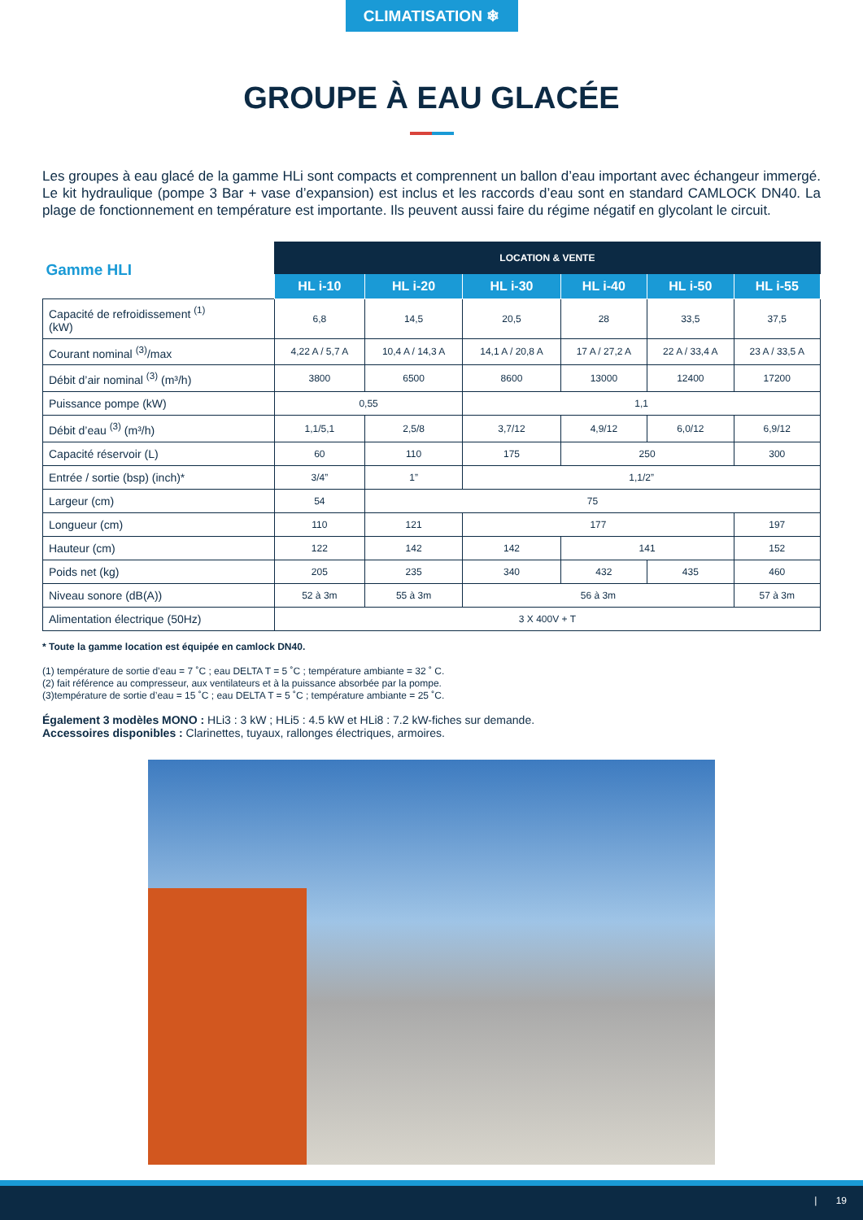CLIMATISATION ❄
GROUPE À EAU GLACÉE
Les groupes à eau glacé de la gamme HLi sont compacts et comprennent un ballon d’eau important avec échangeur immergé. Le kit hydraulique (pompe 3 Bar + vase d’expansion) est inclus et les raccords d’eau sont en standard CAMLOCK DN40. La plage de fonctionnement en température est importante. Ils peuvent aussi faire du régime négatif en glycolant le circuit.
| Gamme HLI | LOCATION & VENTE | | | | | |
| --- | --- | --- | --- | --- | --- | --- |
| | HL i-10 | HL i-20 | HL i-30 | HL i-40 | HL i-50 | HL i-55 |
| Capacité de refroidissement <sup>(1)</sup> (kW) | 6,8 | 14,5 | 20,5 | 28 | 33,5 | 37,5 |
| Courant nominal <sup>(3)</sup>/max | 4,22 A / 5,7 A | 10,4 A / 14,3 A | 14,1 A / 20,8 A | 17 A / 27,2 A | 22 A / 33,4 A | 23 A / 33,5 A |
| Débit d’air nominal <sup>(3)</sup> (m³/h) | 3800 | 6500 | 8600 | 13000 | 12400 | 17200 |
| Puissance pompe (kW) | 0,55 | | 1,1 | | | |
| Débit d’eau <sup>(3)</sup> (m³/h) | 1,1/5,1 | 2,5/8 | 3,7/12 | 4,9/12 | 6,0/12 | 6,9/12 |
| Capacité réservoir (L) | 60 | 110 | 175 | 250 | | 300 |
| Entrée / sortie (bsp) (inch)* | 3/4” | 1” | 1,1/2” | | | |
| Largeur (cm) | 54 | 75 | | | | |
| Longueur (cm) | 110 | 121 | 177 | | | 197 |
| Hauteur (cm) | 122 | 142 | 142 | 141 | | 152 |
| Poids net (kg) | 205 | 235 | 340 | 432 | 435 | 460 |
| Niveau sonore (dB(A)) | 52 à 3m | 55 à 3m | 56 à 3m | | | 57 à 3m |
| Alimentation électrique (50Hz) | 3 X 400V + T | | | | | |
* Toute la gamme location est équipée en camlock DN40.
(1) température de sortie d’eau = 7 ˚C ; eau DELTA T = 5 ˚C ; température ambiante = 32 ˚ C.
(2) fait référence au compresseur, aux ventilateurs et à la puissance absorbée par la pompe.
(3)température de sortie d’eau = 15 ˚C ; eau DELTA T = 5 ˚C ; température ambiante = 25 ˚C.
Également 3 modèles MONO : HLi3 : 3 kW ; HLi5 : 4.5 kW et HLi8 : 7.2 kW-fiches sur demande.
Accessoires disponibles : Clarinettes, tuyaux, rallonges électriques, armoires.
| 19